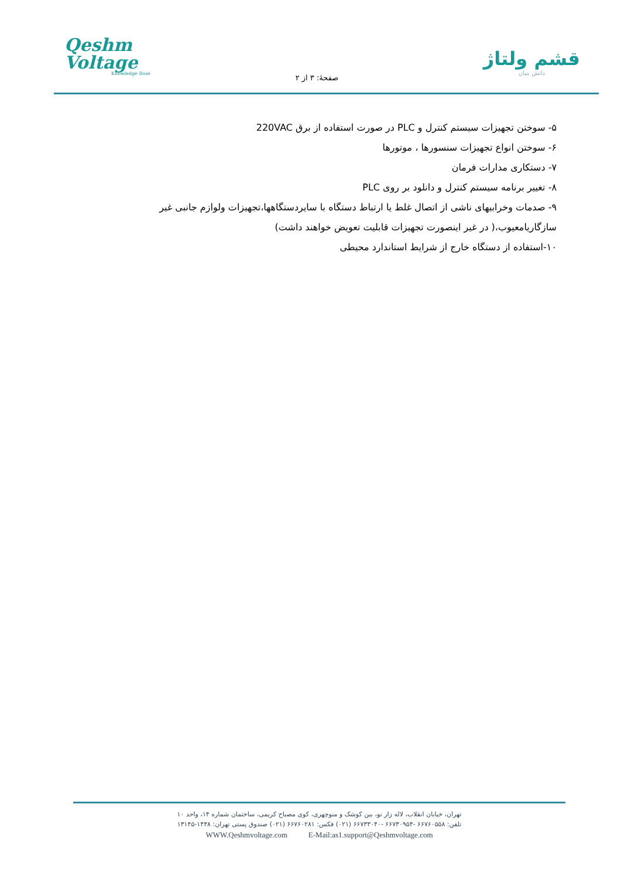Qeshm
Voltage
Knowledge Base
صفحهٔ: ۳ از ۲
قشم ولتاژ
دانش بنیان
۵- سوختن تجهیزات سیستم کنترل و PLC در صورت استفاده از برق 220VAC
۶- سوختن انواع تجهیزات سنسورها ، موتورها
۷- دستکاری مدارات فرمان
۸- تغییر برنامه سیستم کنترل و دانلود بر روی PLC
۹- صدمات وخرابیهای ناشی از اتصال غلط یا ارتباط دستگاه با سایردستگاهها،تجهیزات ولوازم جانبی غیر سازگاریامعیوب،( در غیر اینصورت تجهیزات قابلیت تعویض خواهند داشت)
۱۰-استفاده از دستگاه خارج از شرایط استاندارد محیطی
تهران، خیابان انقلاب، لاله زار نو، بین کوشک و منوچهری، کوی مصباح کریمی، ساختمان شماره ۱۴، واحد ۱۰
تلفن: ۶۶۷۶۰۵۵۸ -۶۶۷۳۰۹۵۴ -۶۶۷۳۳۰۴۰ (۰۲۱) فکس: ۶۶۷۶۰۲۸۱ (۰۲۱) صندوق پستی تهران: ۱۴۳۸-۱۳۱۴۵
WWW.Qeshmvoltage.com E-Mail:as1.support@Qeshmvoltage.com